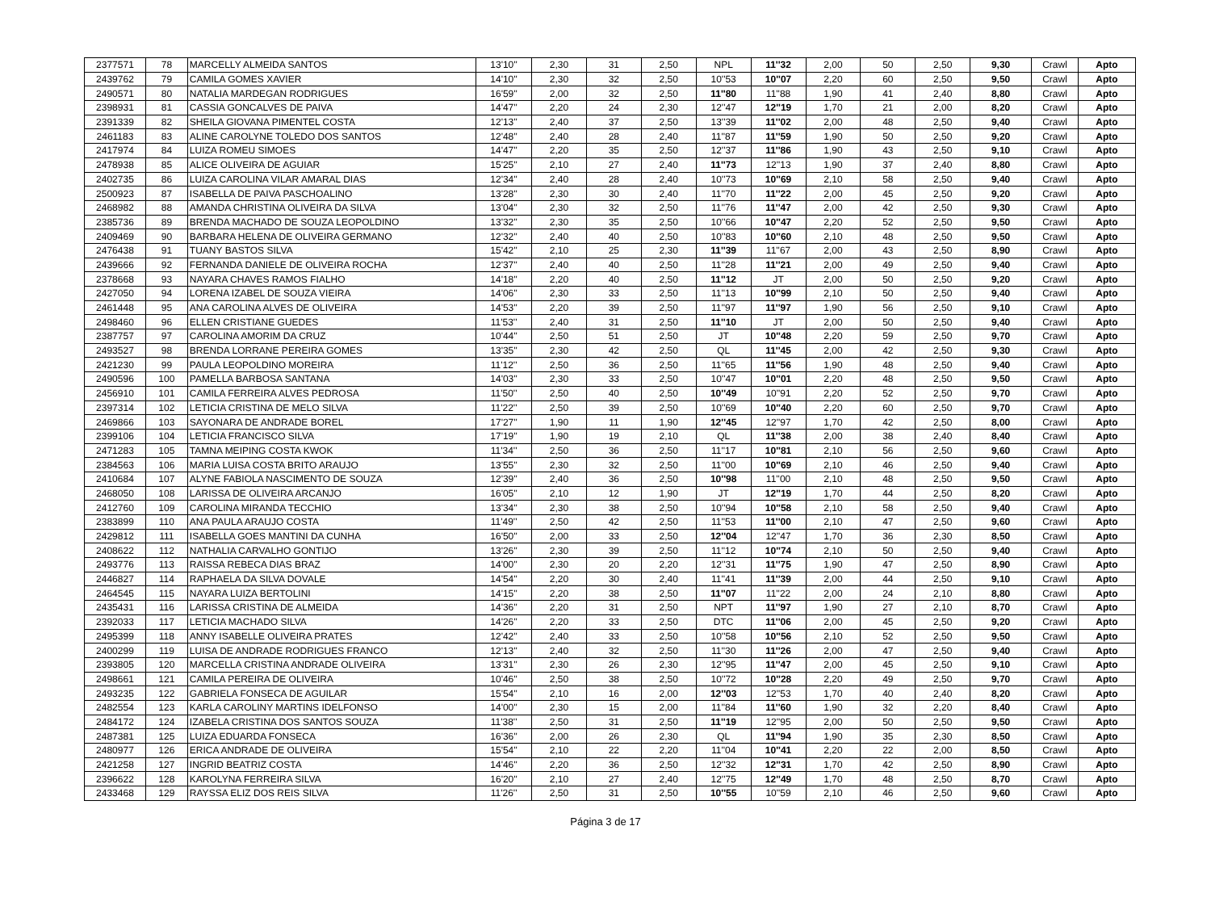| 2377571 | 78 | MARCELLY ALMEIDA SANTOS | 13'10'' | 2,30 | 31 | 2,50 | NPL | 11''32 | 2,00 | 50 | 2,50 | 9,30 | Crawl | Apto |
| 2439762 | 79 | CAMILA GOMES XAVIER | 14'10'' | 2,30 | 32 | 2,50 | 10''53 | 10''07 | 2,20 | 60 | 2,50 | 9,50 | Crawl | Apto |
| 2490571 | 80 | NATALIA MARDEGAN RODRIGUES | 16'59'' | 2,00 | 32 | 2,50 | 11''80 | 11''88 | 1,90 | 41 | 2,40 | 8,80 | Crawl | Apto |
| 2398931 | 81 | CASSIA GONCALVES DE PAIVA | 14'47'' | 2,20 | 24 | 2,30 | 12''47 | 12''19 | 1,70 | 21 | 2,00 | 8,20 | Crawl | Apto |
| 2391339 | 82 | SHEILA GIOVANA PIMENTEL COSTA | 12'13'' | 2,40 | 37 | 2,50 | 13''39 | 11''02 | 2,00 | 48 | 2,50 | 9,40 | Crawl | Apto |
| 2461183 | 83 | ALINE CAROLYNE TOLEDO DOS SANTOS | 12'48'' | 2,40 | 28 | 2,40 | 11''87 | 11''59 | 1,90 | 50 | 2,50 | 9,20 | Crawl | Apto |
| 2417974 | 84 | LUIZA ROMEU SIMOES | 14'47'' | 2,20 | 35 | 2,50 | 12''37 | 11''86 | 1,90 | 43 | 2,50 | 9,10 | Crawl | Apto |
| 2478938 | 85 | ALICE OLIVEIRA DE AGUIAR | 15'25'' | 2,10 | 27 | 2,40 | 11''73 | 12''13 | 1,90 | 37 | 2,40 | 8,80 | Crawl | Apto |
| 2402735 | 86 | LUIZA CAROLINA VILAR AMARAL DIAS | 12'34'' | 2,40 | 28 | 2,40 | 10''73 | 10''69 | 2,10 | 58 | 2,50 | 9,40 | Crawl | Apto |
| 2500923 | 87 | ISABELLA DE PAIVA PASCHOALINO | 13'28'' | 2,30 | 30 | 2,40 | 11''70 | 11''22 | 2,00 | 45 | 2,50 | 9,20 | Crawl | Apto |
| 2468982 | 88 | AMANDA CHRISTINA OLIVEIRA DA SILVA | 13'04'' | 2,30 | 32 | 2,50 | 11''76 | 11''47 | 2,00 | 42 | 2,50 | 9,30 | Crawl | Apto |
| 2385736 | 89 | BRENDA MACHADO DE SOUZA LEOPOLDINO | 13'32'' | 2,30 | 35 | 2,50 | 10''66 | 10''47 | 2,20 | 52 | 2,50 | 9,50 | Crawl | Apto |
| 2409469 | 90 | BARBARA HELENA DE OLIVEIRA GERMANO | 12'32'' | 2,40 | 40 | 2,50 | 10''83 | 10''60 | 2,10 | 48 | 2,50 | 9,50 | Crawl | Apto |
| 2476438 | 91 | TUANY BASTOS SILVA | 15'42'' | 2,10 | 25 | 2,30 | 11''39 | 11''67 | 2,00 | 43 | 2,50 | 8,90 | Crawl | Apto |
| 2439666 | 92 | FERNANDA DANIELE DE OLIVEIRA ROCHA | 12'37'' | 2,40 | 40 | 2,50 | 11''28 | 11''21 | 2,00 | 49 | 2,50 | 9,40 | Crawl | Apto |
| 2378668 | 93 | NAYARA CHAVES RAMOS FIALHO | 14'18'' | 2,20 | 40 | 2,50 | 11''12 | JT | 2,00 | 50 | 2,50 | 9,20 | Crawl | Apto |
| 2427050 | 94 | LORENA IZABEL DE SOUZA VIEIRA | 14'06'' | 2,30 | 33 | 2,50 | 11''13 | 10''99 | 2,10 | 50 | 2,50 | 9,40 | Crawl | Apto |
| 2461448 | 95 | ANA CAROLINA ALVES DE OLIVEIRA | 14'53'' | 2,20 | 39 | 2,50 | 11''97 | 11''97 | 1,90 | 56 | 2,50 | 9,10 | Crawl | Apto |
| 2498460 | 96 | ELLEN CRISTIANE GUEDES | 11'53'' | 2,40 | 31 | 2,50 | 11''10 | JT | 2,00 | 50 | 2,50 | 9,40 | Crawl | Apto |
| 2387757 | 97 | CAROLINA AMORIM DA CRUZ | 10'44'' | 2,50 | 51 | 2,50 | JT | 10''48 | 2,20 | 59 | 2,50 | 9,70 | Crawl | Apto |
| 2493527 | 98 | BRENDA LORRANE PEREIRA GOMES | 13'35'' | 2,30 | 42 | 2,50 | QL | 11''45 | 2,00 | 42 | 2,50 | 9,30 | Crawl | Apto |
| 2421230 | 99 | PAULA LEOPOLDINO MOREIRA | 11'12'' | 2,50 | 36 | 2,50 | 11''65 | 11''56 | 1,90 | 48 | 2,50 | 9,40 | Crawl | Apto |
| 2490596 | 100 | PAMELLA BARBOSA SANTANA | 14'03'' | 2,30 | 33 | 2,50 | 10''47 | 10''01 | 2,20 | 48 | 2,50 | 9,50 | Crawl | Apto |
| 2456910 | 101 | CAMILA FERREIRA ALVES PEDROSA | 11'50'' | 2,50 | 40 | 2,50 | 10''49 | 10''91 | 2,20 | 52 | 2,50 | 9,70 | Crawl | Apto |
| 2397314 | 102 | LETICIA CRISTINA DE MELO SILVA | 11'22'' | 2,50 | 39 | 2,50 | 10''69 | 10''40 | 2,20 | 60 | 2,50 | 9,70 | Crawl | Apto |
| 2469866 | 103 | SAYONARA DE ANDRADE BOREL | 17'27'' | 1,90 | 11 | 1,90 | 12''45 | 12''97 | 1,70 | 42 | 2,50 | 8,00 | Crawl | Apto |
| 2399106 | 104 | LETICIA FRANCISCO SILVA | 17'19'' | 1,90 | 19 | 2,10 | QL | 11''38 | 2,00 | 38 | 2,40 | 8,40 | Crawl | Apto |
| 2471283 | 105 | TAMNA MEIPING COSTA KWOK | 11'34'' | 2,50 | 36 | 2,50 | 11''17 | 10''81 | 2,10 | 56 | 2,50 | 9,60 | Crawl | Apto |
| 2384563 | 106 | MARIA LUISA COSTA BRITO ARAUJO | 13'55'' | 2,30 | 32 | 2,50 | 11''00 | 10''69 | 2,10 | 46 | 2,50 | 9,40 | Crawl | Apto |
| 2410684 | 107 | ALYNE FABIOLA NASCIMENTO DE SOUZA | 12'39'' | 2,40 | 36 | 2,50 | 10''98 | 11''00 | 2,10 | 48 | 2,50 | 9,50 | Crawl | Apto |
| 2468050 | 108 | LARISSA DE OLIVEIRA ARCANJO | 16'05'' | 2,10 | 12 | 1,90 | JT | 12''19 | 1,70 | 44 | 2,50 | 8,20 | Crawl | Apto |
| 2412760 | 109 | CAROLINA MIRANDA TECCHIO | 13'34'' | 2,30 | 38 | 2,50 | 10''94 | 10''58 | 2,10 | 58 | 2,50 | 9,40 | Crawl | Apto |
| 2383899 | 110 | ANA PAULA ARAUJO COSTA | 11'49'' | 2,50 | 42 | 2,50 | 11''53 | 11''00 | 2,10 | 47 | 2,50 | 9,60 | Crawl | Apto |
| 2429812 | 111 | ISABELLA GOES MANTINI DA CUNHA | 16'50'' | 2,00 | 33 | 2,50 | 12''04 | 12''47 | 1,70 | 36 | 2,30 | 8,50 | Crawl | Apto |
| 2408622 | 112 | NATHALIA CARVALHO GONTIJO | 13'26'' | 2,30 | 39 | 2,50 | 11''12 | 10''74 | 2,10 | 50 | 2,50 | 9,40 | Crawl | Apto |
| 2493776 | 113 | RAISSA REBECA DIAS BRAZ | 14'00'' | 2,30 | 20 | 2,20 | 12''31 | 11''75 | 1,90 | 47 | 2,50 | 8,90 | Crawl | Apto |
| 2446827 | 114 | RAPHAELA DA SILVA DOVALE | 14'54'' | 2,20 | 30 | 2,40 | 11''41 | 11''39 | 2,00 | 44 | 2,50 | 9,10 | Crawl | Apto |
| 2464545 | 115 | NAYARA LUIZA BERTOLINI | 14'15'' | 2,20 | 38 | 2,50 | 11''07 | 11''22 | 2,00 | 24 | 2,10 | 8,80 | Crawl | Apto |
| 2435431 | 116 | LARISSA CRISTINA DE ALMEIDA | 14'36'' | 2,20 | 31 | 2,50 | NPT | 11''97 | 1,90 | 27 | 2,10 | 8,70 | Crawl | Apto |
| 2392033 | 117 | LETICIA MACHADO SILVA | 14'26'' | 2,20 | 33 | 2,50 | DTC | 11''06 | 2,00 | 45 | 2,50 | 9,20 | Crawl | Apto |
| 2495399 | 118 | ANNY ISABELLE OLIVEIRA PRATES | 12'42'' | 2,40 | 33 | 2,50 | 10''58 | 10''56 | 2,10 | 52 | 2,50 | 9,50 | Crawl | Apto |
| 2400299 | 119 | LUISA DE ANDRADE RODRIGUES FRANCO | 12'13'' | 2,40 | 32 | 2,50 | 11''30 | 11''26 | 2,00 | 47 | 2,50 | 9,40 | Crawl | Apto |
| 2393805 | 120 | MARCELLA CRISTINA ANDRADE OLIVEIRA | 13'31'' | 2,30 | 26 | 2,30 | 12''95 | 11''47 | 2,00 | 45 | 2,50 | 9,10 | Crawl | Apto |
| 2498661 | 121 | CAMILA PEREIRA DE OLIVEIRA | 10'46'' | 2,50 | 38 | 2,50 | 10''72 | 10''28 | 2,20 | 49 | 2,50 | 9,70 | Crawl | Apto |
| 2493235 | 122 | GABRIELA FONSECA DE AGUILAR | 15'54'' | 2,10 | 16 | 2,00 | 12''03 | 12''53 | 1,70 | 40 | 2,40 | 8,20 | Crawl | Apto |
| 2482554 | 123 | KARLA CAROLINY MARTINS IDELFONSO | 14'00'' | 2,30 | 15 | 2,00 | 11''84 | 11''60 | 1,90 | 32 | 2,20 | 8,40 | Crawl | Apto |
| 2484172 | 124 | IZABELA CRISTINA DOS SANTOS SOUZA | 11'38'' | 2,50 | 31 | 2,50 | 11''19 | 12''95 | 2,00 | 50 | 2,50 | 9,50 | Crawl | Apto |
| 2487381 | 125 | LUIZA EDUARDA FONSECA | 16'36'' | 2,00 | 26 | 2,30 | QL | 11''94 | 1,90 | 35 | 2,30 | 8,50 | Crawl | Apto |
| 2480977 | 126 | ERICA ANDRADE DE OLIVEIRA | 15'54'' | 2,10 | 22 | 2,20 | 11''04 | 10''41 | 2,20 | 22 | 2,00 | 8,50 | Crawl | Apto |
| 2421258 | 127 | INGRID BEATRIZ COSTA | 14'46'' | 2,20 | 36 | 2,50 | 12''32 | 12''31 | 1,70 | 42 | 2,50 | 8,90 | Crawl | Apto |
| 2396622 | 128 | KAROLYNA FERREIRA SILVA | 16'20'' | 2,10 | 27 | 2,40 | 12''75 | 12''49 | 1,70 | 48 | 2,50 | 8,70 | Crawl | Apto |
| 2433468 | 129 | RAYSSA ELIZ DOS REIS SILVA | 11'26'' | 2,50 | 31 | 2,50 | 10''55 | 10''59 | 2,10 | 46 | 2,50 | 9,60 | Crawl | Apto |
Página 3 de 17